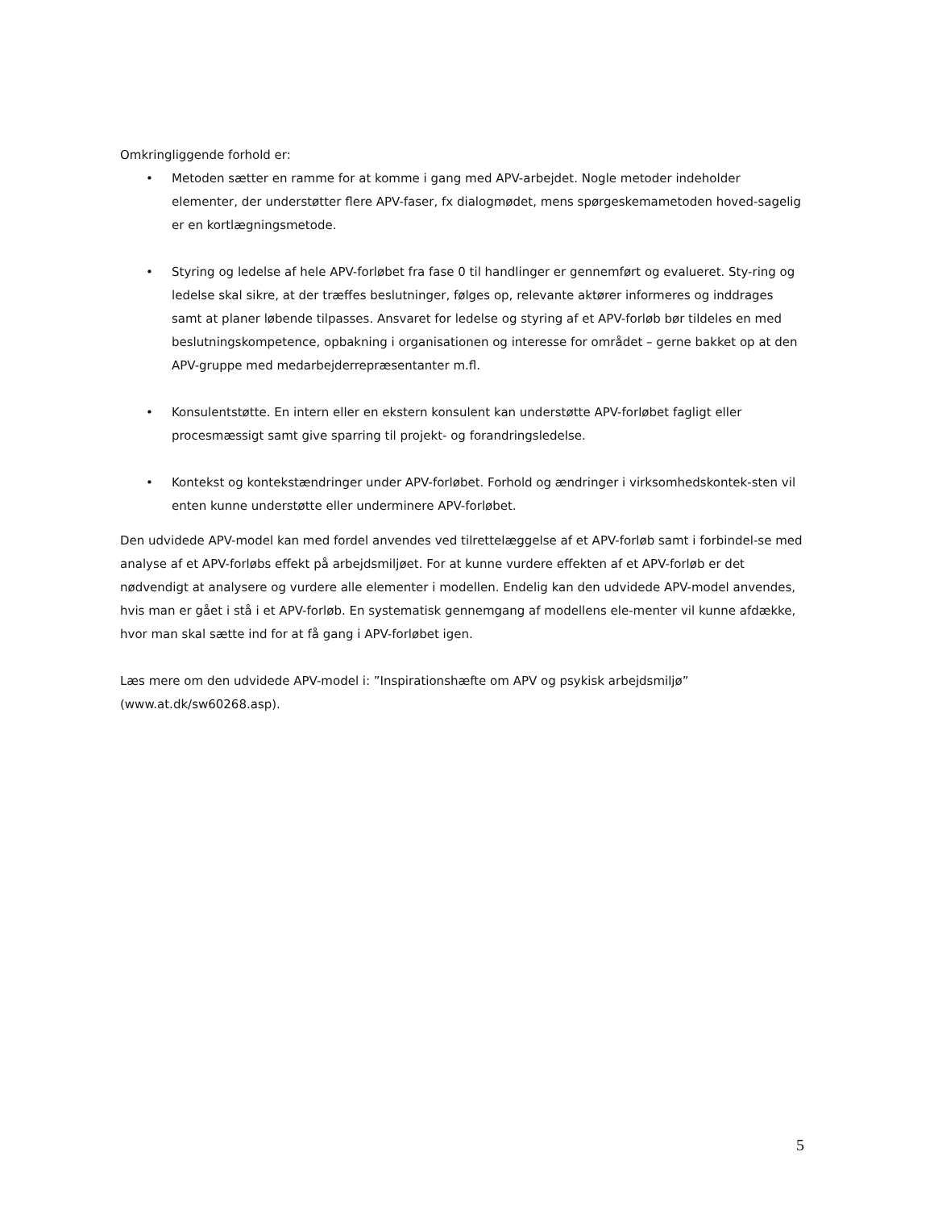Omkringliggende forhold er:
• Metoden sætter en ramme for at komme i gang med APV-arbejdet. Nogle metoder indeholder elementer, der understøtter flere APV-faser, fx dialogmødet, mens spørgeskemametoden hoved-sagelig er en kortlægningsmetode.
• Styring og ledelse af hele APV-forløbet fra fase 0 til handlinger er gennemført og evalueret. Sty-ring og ledelse skal sikre, at der træffes beslutninger, følges op, relevante aktører informeres og inddrages samt at planer løbende tilpasses. Ansvaret for ledelse og styring af et APV-forløb bør tildeles en med beslutningskompetence, opbakning i organisationen og interesse for området – gerne bakket op at den APV-gruppe med medarbejderrepræsentanter m.fl.
• Konsulentstøtte. En intern eller en ekstern konsulent kan understøtte APV-forløbet fagligt eller procesmæssigt samt give sparring til projekt- og forandringsledelse.
• Kontekst og kontekstændringer under APV-forløbet. Forhold og ændringer i virksomhedskontek-sten vil enten kunne understøtte eller underminere APV-forløbet.
Den udvidede APV-model kan med fordel anvendes ved tilrettelæggelse af et APV-forløb samt i forbindel-se med analyse af et APV-forløbs effekt på arbejdsmiljøet. For at kunne vurdere effekten af et APV-forløb er det nødvendigt at analysere og vurdere alle elementer i modellen. Endelig kan den udvidede APV-model anvendes, hvis man er gået i stå i et APV-forløb. En systematisk gennemgang af modellens ele-menter vil kunne afdække, hvor man skal sætte ind for at få gang i APV-forløbet igen.
Læs mere om den udvidede APV-model i: ”Inspirationshæfte om APV og psykisk arbejdsmiljø” (www.at.dk/sw60268.asp).
5